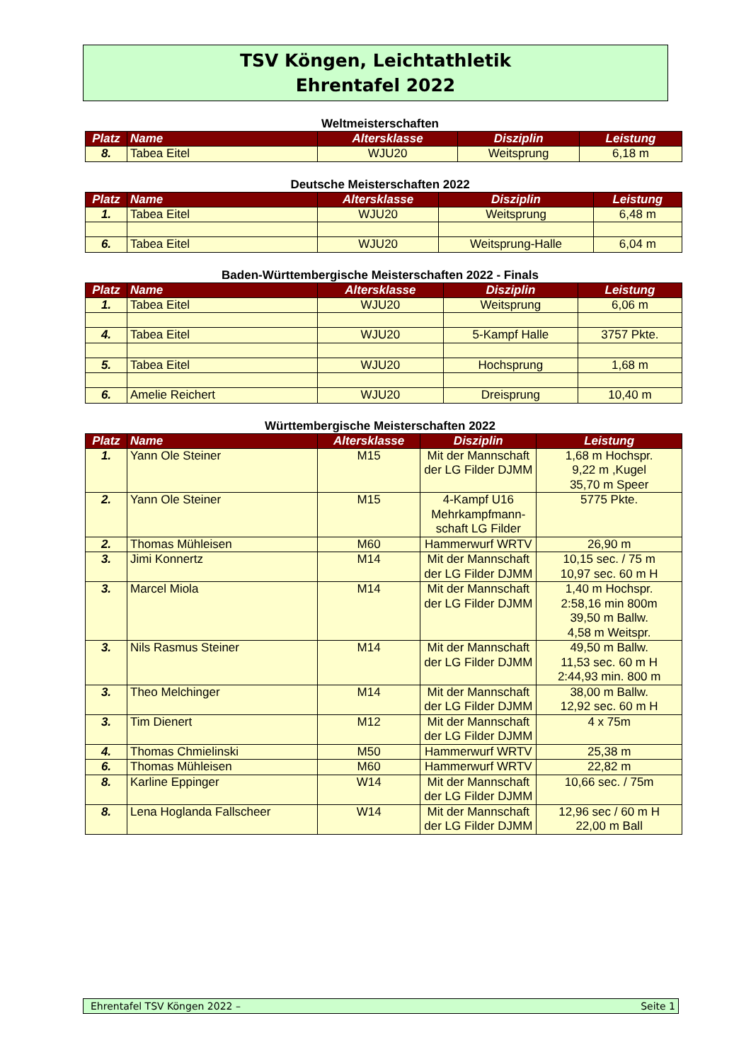TSV Köngen, Leichtathletik
Ehrentafel 2022
Weltmeisterschaften
| Platz | Name | Altersklasse | Disziplin | Leistung |
| --- | --- | --- | --- | --- |
| 8. | Tabea Eitel | WJU20 | Weitsprung | 6,18 m |
Deutsche Meisterschaften 2022
| Platz | Name | Altersklasse | Disziplin | Leistung |
| --- | --- | --- | --- | --- |
| 1. | Tabea Eitel | WJU20 | Weitsprung | 6,48 m |
| 6. | Tabea Eitel | WJU20 | Weitsprung-Halle | 6,04 m |
Baden-Württembergische Meisterschaften 2022 - Finals
| Platz | Name | Altersklasse | Disziplin | Leistung |
| --- | --- | --- | --- | --- |
| 1. | Tabea Eitel | WJU20 | Weitsprung | 6,06 m |
| 4. | Tabea Eitel | WJU20 | 5-Kampf Halle | 3757 Pkte. |
| 5. | Tabea Eitel | WJU20 | Hochsprung | 1,68 m |
| 6. | Amelie Reichert | WJU20 | Dreisprung | 10,40 m |
Württembergische Meisterschaften 2022
| Platz | Name | Altersklasse | Disziplin | Leistung |
| --- | --- | --- | --- | --- |
| 1. | Yann Ole Steiner | M15 | Mit der Mannschaft der LG Filder DJMM | 1,68 m Hochspr. 9,22 m ,Kugel 35,70 m Speer |
| 2. | Yann Ole Steiner | M15 | 4-Kampf U16 Mehrkampfmann-schaft LG Filder | 5775 Pkte. |
| 2. | Thomas Mühleisen | M60 | Hammerwurf WRTV | 26,90 m |
| 3. | Jimi Konnertz | M14 | Mit der Mannschaft der LG Filder DJMM | 10,15 sec. / 75 m 10,97 sec. 60 m H |
| 3. | Marcel Miola | M14 | Mit der Mannschaft der LG Filder DJMM | 1,40 m Hochspr. 2:58,16 min 800m 39,50 m Ballw. 4,58 m Weitspr. |
| 3. | Nils Rasmus Steiner | M14 | Mit der Mannschaft der LG Filder DJMM | 49,50 m Ballw. 11,53 sec. 60 m H 2:44,93 min. 800 m |
| 3. | Theo Melchinger | M14 | Mit der Mannschaft der LG Filder DJMM | 38,00 m Ballw. 12,92 sec. 60 m H |
| 3. | Tim Dienert | M12 | Mit der Mannschaft der LG Filder DJMM | 4 x 75m |
| 4. | Thomas Chmielinski | M50 | Hammerwurf WRTV | 25,38 m |
| 6. | Thomas Mühleisen | M60 | Hammerwurf WRTV | 22,82 m |
| 8. | Karline Eppinger | W14 | Mit der Mannschaft der LG Filder DJMM | 10,66 sec. / 75m |
| 8. | Lena Hoglanda Fallscheer | W14 | Mit der Mannschaft der LG Filder DJMM | 12,96 sec / 60 m H 22,00 m Ball |
Ehrentafel TSV Köngen 2022 – Seite 1